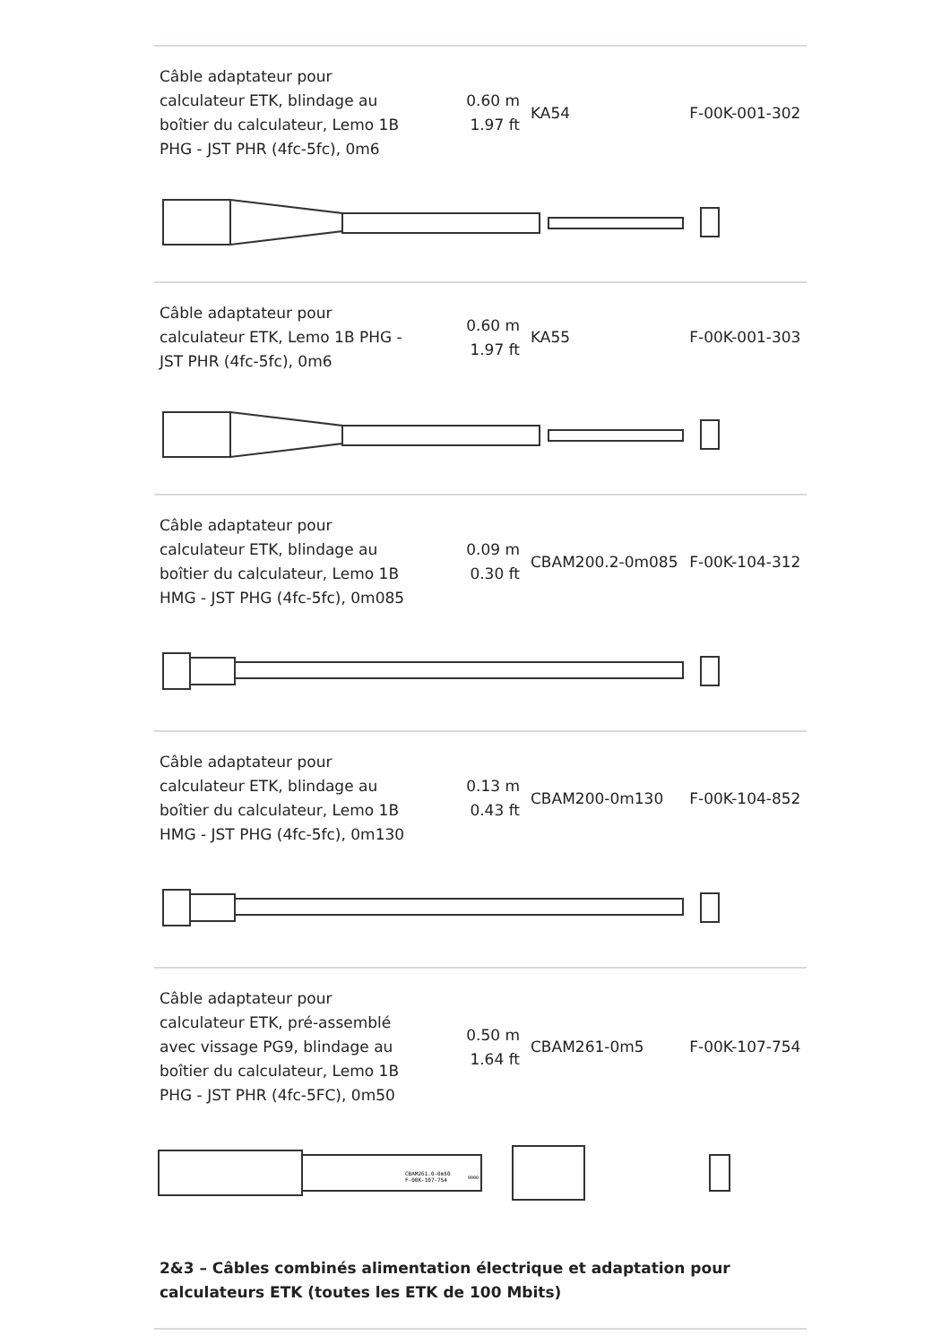| Câble adaptateur pour calculateur ETK, blindage au boîtier du calculateur, Lemo 1B PHG - JST PHR (4fc-5fc), 0m6 | 0.60 m 1.97 ft | KA54 | F-00K-001-302 |
| Câble adaptateur pour calculateur ETK, Lemo 1B PHG - JST PHR (4fc-5fc), 0m6 | 0.60 m 1.97 ft | KA55 | F-00K-001-303 |
| Câble adaptateur pour calculateur ETK, blindage au boîtier du calculateur, Lemo 1B HMG - JST PHG (4fc-5fc), 0m085 | 0.09 m 0.30 ft | CBAM200.2-0m085 | F-00K-104-312 |
| Câble adaptateur pour calculateur ETK, blindage au boîtier du calculateur, Lemo 1B HMG - JST PHG (4fc-5fc), 0m130 | 0.13 m 0.43 ft | CBAM200-0m130 | F-00K-104-852 |
| Câble adaptateur pour calculateur ETK, pré-assemblé avec vissage PG9, blindage au boîtier du calculateur, Lemo 1B PHG - JST PHR (4fc-5FC), 0m50 | 0.50 m 1.64 ft | CBAM261-0m5 | F-00K-107-754 |
| CBAM261.0-0m50 F-00K-107-754 0000 | | | |
2&3 – Câbles combinés alimentation électrique et adaptation pour calculateurs ETK (toutes les ETK de 100 Mbits)